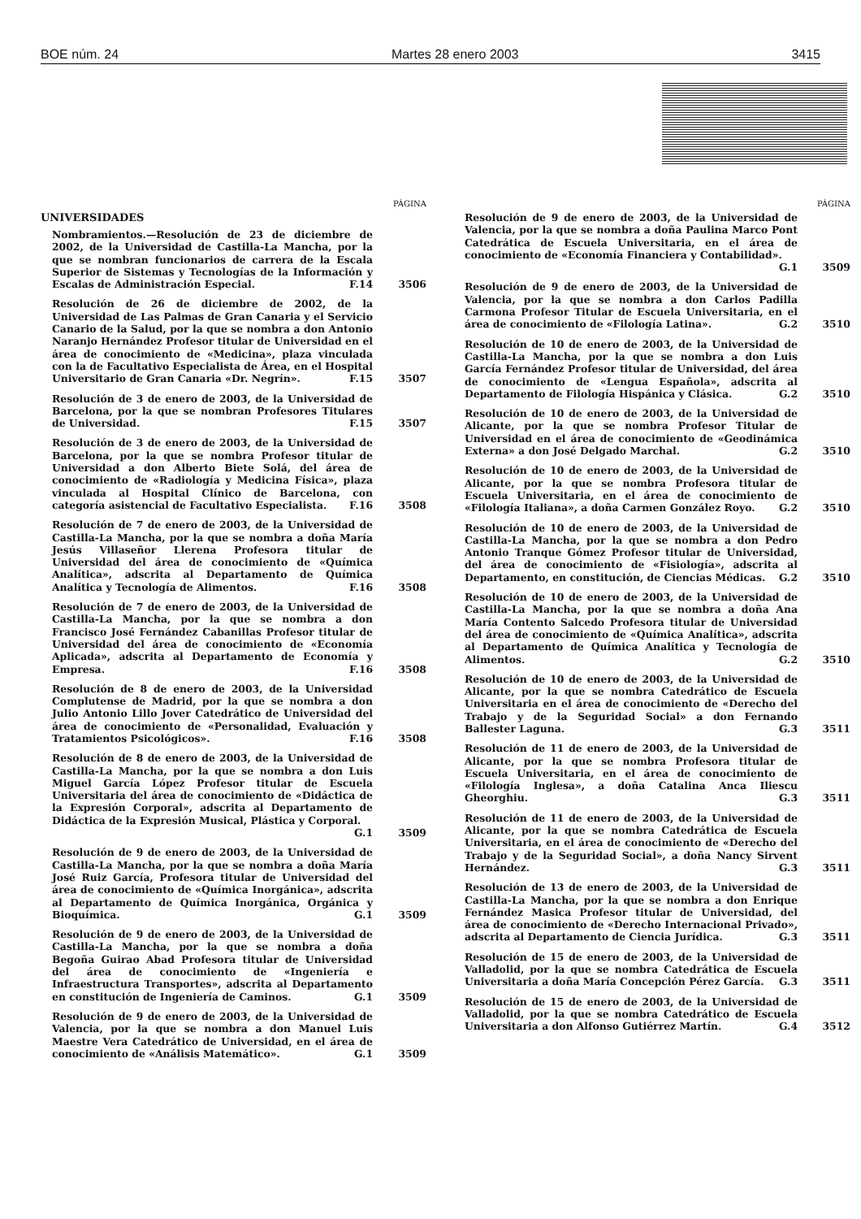BOE núm. 24 Martes 28 enero 2003 3415
PÁGINA
UNIVERSIDADES
Nombramientos.—Resolución de 23 de diciembre de 2002, de la Universidad de Castilla-La Mancha, por la que se nombran funcionarios de carrera de la Escala Superior de Sistemas y Tecnologías de la Información y Escalas de Administración Especial. F.14
3506
Resolución de 26 de diciembre de 2002, de la Universidad de Las Palmas de Gran Canaria y el Servicio Canario de la Salud, por la que se nombra a don Antonio Naranjo Hernández Profesor titular de Universidad en el área de conocimiento de «Medicina», plaza vinculada con la de Facultativo Especialista de Área, en el Hospital Universitario de Gran Canaria «Dr. Negrín». F.15
3507
Resolución de 3 de enero de 2003, de la Universidad de Barcelona, por la que se nombran Profesores Titulares de Universidad. F.15
3507
Resolución de 3 de enero de 2003, de la Universidad de Barcelona, por la que se nombra Profesor titular de Universidad a don Alberto Biete Solá, del área de conocimiento de «Radiología y Medicina Física», plaza vinculada al Hospital Clínico de Barcelona, con categoría asistencial de Facultativo Especialista. F.16
3508
Resolución de 7 de enero de 2003, de la Universidad de Castilla-La Mancha, por la que se nombra a doña María Jesús Villaseñor Llerena Profesora titular de Universidad del área de conocimiento de «Química Analítica», adscrita al Departamento de Química Analítica y Tecnología de Alimentos. F.16
3508
Resolución de 7 de enero de 2003, de la Universidad de Castilla-La Mancha, por la que se nombra a don Francisco José Fernández Cabanillas Profesor titular de Universidad del área de conocimiento de «Economía Aplicada», adscrita al Departamento de Economía y Empresa. F.16
3508
Resolución de 8 de enero de 2003, de la Universidad Complutense de Madrid, por la que se nombra a don Julio Antonio Lillo Jover Catedrático de Universidad del área de conocimiento de «Personalidad, Evaluación y Tratamientos Psicológicos». F.16
3508
Resolución de 8 de enero de 2003, de la Universidad de Castilla-La Mancha, por la que se nombra a don Luis Miguel García López Profesor titular de Escuela Universitaria del área de conocimiento de «Didáctica de la Expresión Corporal», adscrita al Departamento de Didáctica de la Expresión Musical, Plástica y Corporal. G.1
3509
Resolución de 9 de enero de 2003, de la Universidad de Castilla-La Mancha, por la que se nombra a doña María José Ruiz García, Profesora titular de Universidad del área de conocimiento de «Química Inorgánica», adscrita al Departamento de Química Inorgánica, Orgánica y Bioquímica. G.1
3509
Resolución de 9 de enero de 2003, de la Universidad de Castilla-La Mancha, por la que se nombra a doña Begoña Guirao Abad Profesora titular de Universidad del área de conocimiento de «Ingeniería e Infraestructura Transportes», adscrita al Departamento en constitución de Ingeniería de Caminos. G.1
3509
Resolución de 9 de enero de 2003, de la Universidad de Valencia, por la que se nombra a don Manuel Luis Maestre Vera Catedrático de Universidad, en el área de conocimiento de «Análisis Matemático». G.1
3509
PÁGINA
Resolución de 9 de enero de 2003, de la Universidad de Valencia, por la que se nombra a doña Paulina Marco Pont Catedrática de Escuela Universitaria, en el área de conocimiento de «Economía Financiera y Contabilidad». G.1
3509
Resolución de 9 de enero de 2003, de la Universidad de Valencia, por la que se nombra a don Carlos Padilla Carmona Profesor Titular de Escuela Universitaria, en el área de conocimiento de «Filología Latina». G.2
3510
Resolución de 10 de enero de 2003, de la Universidad de Castilla-La Mancha, por la que se nombra a don Luis García Fernández Profesor titular de Universidad, del área de conocimiento de «Lengua Española», adscrita al Departamento de Filología Hispánica y Clásica. G.2
3510
Resolución de 10 de enero de 2003, de la Universidad de Alicante, por la que se nombra Profesor Titular de Universidad en el área de conocimiento de «Geodinámica Externa» a don José Delgado Marchal. G.2
3510
Resolución de 10 de enero de 2003, de la Universidad de Alicante, por la que se nombra Profesora titular de Escuela Universitaria, en el área de conocimiento de «Filología Italiana», a doña Carmen González Royo. G.2
3510
Resolución de 10 de enero de 2003, de la Universidad de Castilla-La Mancha, por la que se nombra a don Pedro Antonio Tranque Gómez Profesor titular de Universidad, del área de conocimiento de «Fisiología», adscrita al Departamento, en constitución, de Ciencias Médicas. G.2
3510
Resolución de 10 de enero de 2003, de la Universidad de Castilla-La Mancha, por la que se nombra a doña Ana María Contento Salcedo Profesora titular de Universidad del área de conocimiento de «Química Analítica», adscrita al Departamento de Química Analítica y Tecnología de Alimentos. G.2
3510
Resolución de 10 de enero de 2003, de la Universidad de Alicante, por la que se nombra Catedrático de Escuela Universitaria en el área de conocimiento de «Derecho del Trabajo y de la Seguridad Social» a don Fernando Ballester Laguna. G.3
3511
Resolución de 11 de enero de 2003, de la Universidad de Alicante, por la que se nombra Profesora titular de Escuela Universitaria, en el área de conocimiento de «Filología Inglesa», a doña Catalina Anca Iliescu Gheorghiu. G.3
3511
Resolución de 11 de enero de 2003, de la Universidad de Alicante, por la que se nombra Catedrática de Escuela Universitaria, en el área de conocimiento de «Derecho del Trabajo y de la Seguridad Social», a doña Nancy Sirvent Hernández. G.3
3511
Resolución de 13 de enero de 2003, de la Universidad de Castilla-La Mancha, por la que se nombra a don Enrique Fernández Masica Profesor titular de Universidad, del área de conocimiento de «Derecho Internacional Privado», adscrita al Departamento de Ciencia Jurídica. G.3
3511
Resolución de 15 de enero de 2003, de la Universidad de Valladolid, por la que se nombra Catedrática de Escuela Universitaria a doña María Concepción Pérez García. G.3
3511
Resolución de 15 de enero de 2003, de la Universidad de Valladolid, por la que se nombra Catedrático de Escuela Universitaria a don Alfonso Gutiérrez Martín. G.4
3512